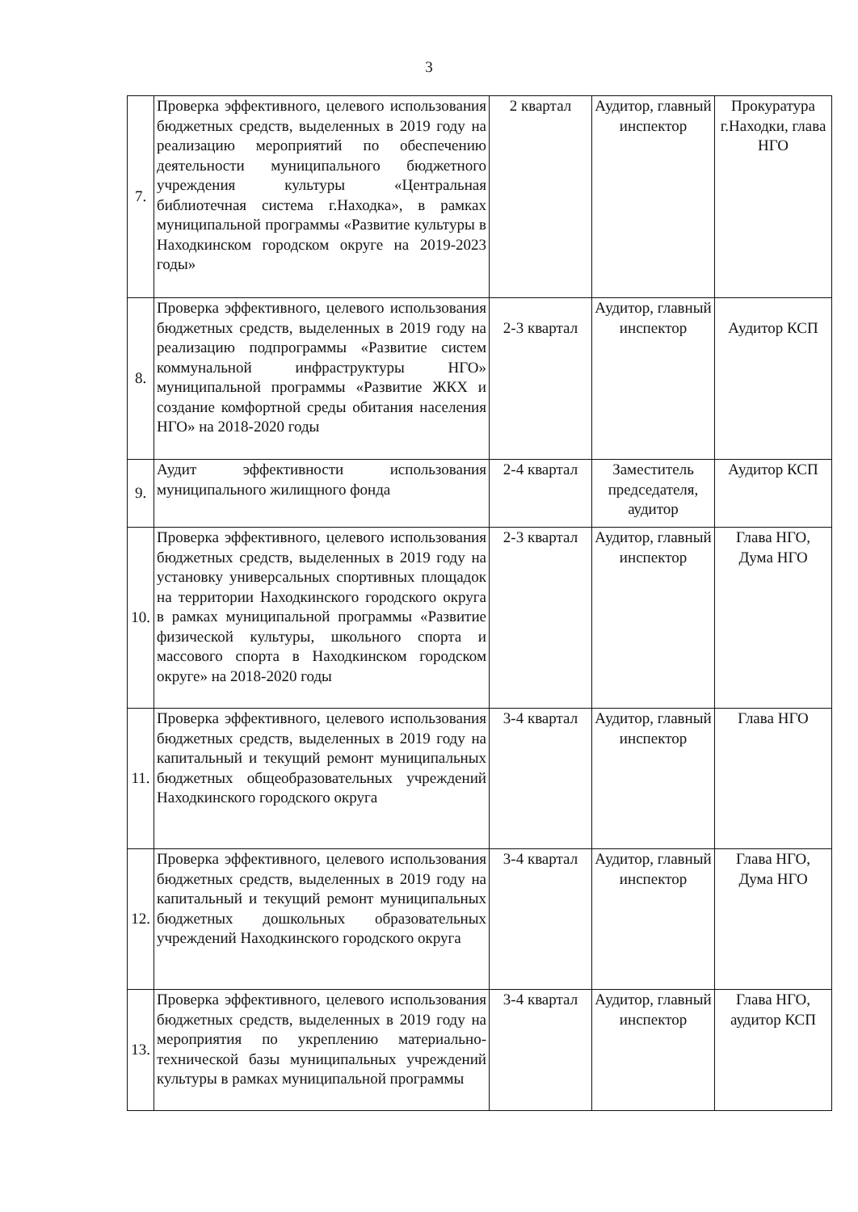3
| 7. | Проверка эффективного, целевого использования бюджетных средств, выделенных в 2019 году на реализацию мероприятий по обеспечению деятельности муниципального бюджетного учреждения культуры «Центральная библиотечная система г.Находка», в рамках муниципальной программы «Развитие культуры в Находкинском городском округе на 2019-2023 годы» | 2 квартал | Аудитор, главный инспектор | Прокуратура г.Находки, глава НГО |
| 8. | Проверка эффективного, целевого использования бюджетных средств, выделенных в 2019 году на реализацию подпрограммы «Развитие систем коммунальной инфраструктуры НГО» муниципальной программы «Развитие ЖКХ и создание комфортной среды обитания населения НГО» на 2018-2020 годы | 2-3 квартал | Аудитор, главный инспектор | Аудитор КСП |
| 9. | Аудит эффективности использования муниципального жилищного фонда | 2-4 квартал | Заместитель председателя, аудитор | Аудитор КСП |
| 10. | Проверка эффективного, целевого использования бюджетных средств, выделенных в 2019 году на установку универсальных спортивных площадок на территории Находкинского городского округа в рамках муниципальной программы «Развитие физической культуры, школьного спорта и массового спорта в Находкинском городском округе» на 2018-2020 годы | 2-3 квартал | Аудитор, главный инспектор | Глава НГО, Дума НГО |
| 11. | Проверка эффективного, целевого использования бюджетных средств, выделенных в 2019 году на капитальный и текущий ремонт муниципальных бюджетных общеобразовательных учреждений Находкинского городского округа | 3-4 квартал | Аудитор, главный инспектор | Глава НГО |
| 12. | Проверка эффективного, целевого использования бюджетных средств, выделенных в 2019 году на капитальный и текущий ремонт муниципальных бюджетных дошкольных образовательных учреждений Находкинского городского округа | 3-4 квартал | Аудитор, главный инспектор | Глава НГО, Дума НГО |
| 13. | Проверка эффективного, целевого использования бюджетных средств, выделенных в 2019 году на мероприятия по укреплению материально-технической базы муниципальных учреждений культуры в рамках муниципальной программы | 3-4 квартал | Аудитор, главный инспектор | Глава НГО, аудитор КСП |